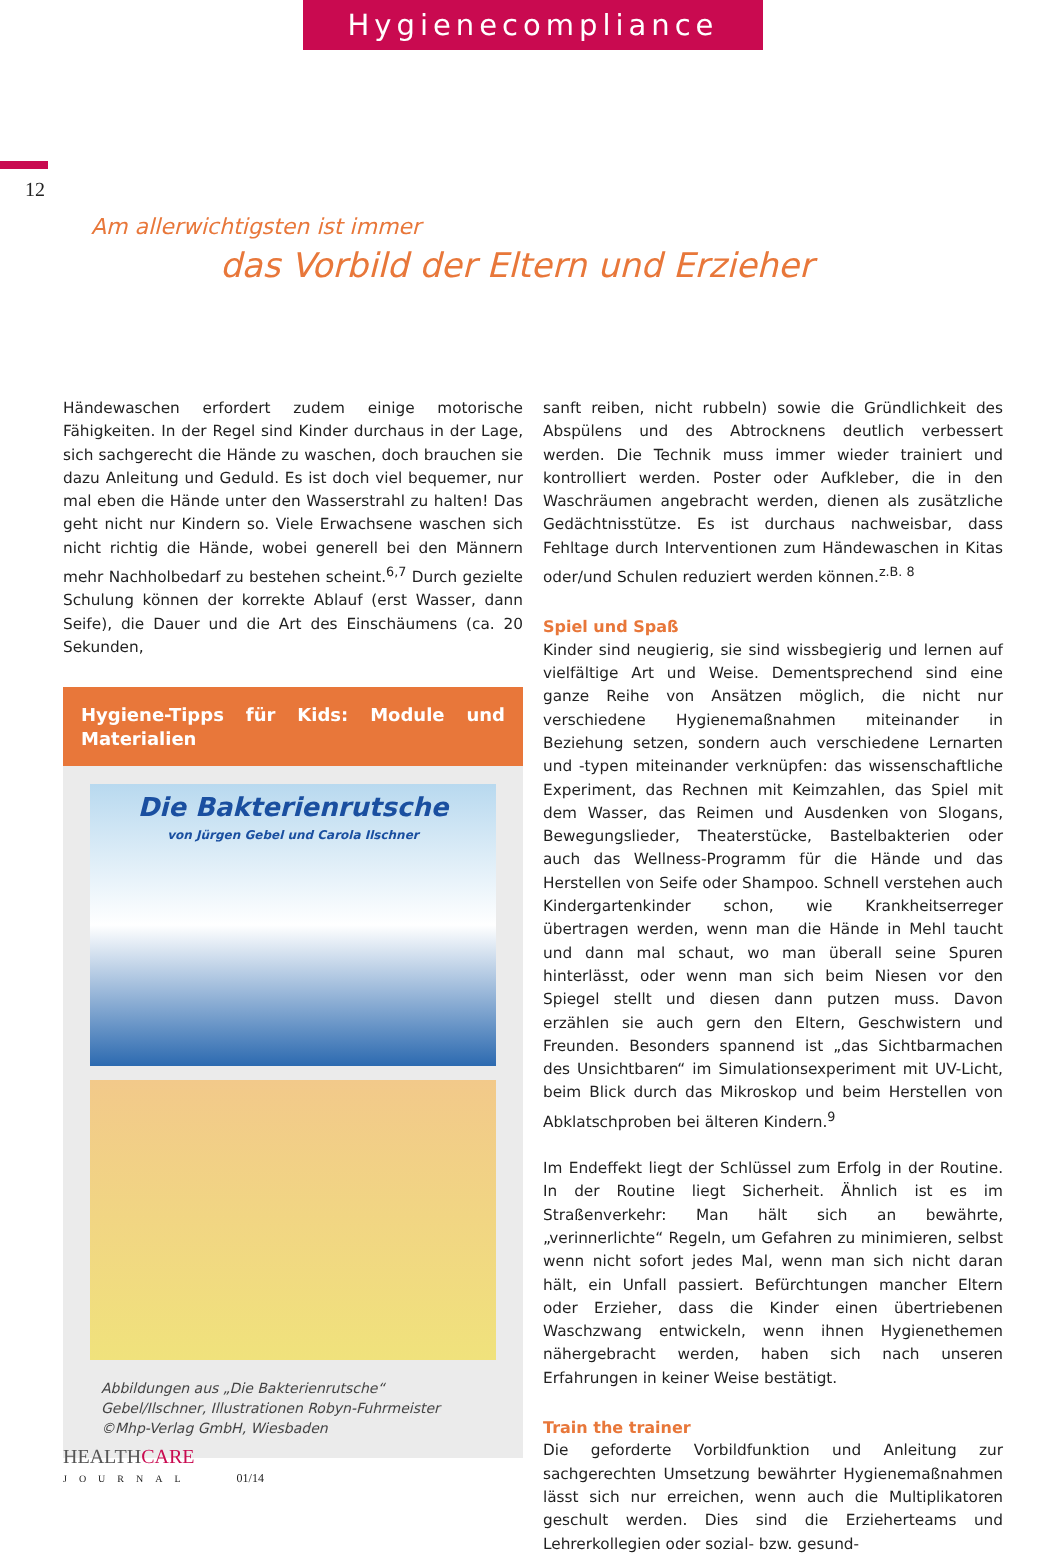Hygienecompliance
12
Am allerwichtigsten ist immer
das Vorbild der Eltern und Erzieher
Händewaschen erfordert zudem einige motorische Fähigkeiten. In der Regel sind Kinder durchaus in der Lage, sich sachgerecht die Hände zu waschen, doch brauchen sie dazu Anleitung und Geduld. Es ist doch viel bequemer, nur mal eben die Hände unter den Wasserstrahl zu halten! Das geht nicht nur Kindern so. Viele Erwachsene waschen sich nicht richtig die Hände, wobei generell bei den Männern mehr Nachholbedarf zu bestehen scheint.<sup>6,7</sup> Durch gezielte Schulung können der korrekte Ablauf (erst Wasser, dann Seife), die Dauer und die Art des Einschäumens (ca. 20 Sekunden,
Hygiene-Tipps für Kids: Module und Materialien
Die Bakterienrutsche
von Jürgen Gebel und Carola Ilschner
Abbildungen aus „Die Bakterienrutsche“
Gebel/Ilschner, Illustrationen Robyn-Fuhrmeister
©Mhp-Verlag GmbH, Wiesbaden
sanft reiben, nicht rubbeln) sowie die Gründlichkeit des Abspülens und des Abtrocknens deutlich verbessert werden. Die Technik muss immer wieder trainiert und kontrolliert werden. Poster oder Aufkleber, die in den Waschräumen angebracht werden, dienen als zusätzliche Gedächtnisstütze. Es ist durchaus nachweisbar, dass Fehltage durch Interventionen zum Händewaschen in Kitas oder/und Schulen reduziert werden können.<sup>z.B. 8</sup>
Spiel und Spaß
Kinder sind neugierig, sie sind wissbegierig und lernen auf vielfältige Art und Weise. Dementsprechend sind eine ganze Reihe von Ansätzen möglich, die nicht nur verschiedene Hygienemaßnahmen miteinander in Beziehung setzen, sondern auch verschiedene Lernarten und -typen miteinander verknüpfen: das wissenschaftliche Experiment, das Rechnen mit Keimzahlen, das Spiel mit dem Wasser, das Reimen und Ausdenken von Slogans, Bewegungslieder, Theaterstücke, Bastelbakterien oder auch das Wellness-Programm für die Hände und das Herstellen von Seife oder Shampoo. Schnell verstehen auch Kindergartenkinder schon, wie Krankheitserreger übertragen werden, wenn man die Hände in Mehl taucht und dann mal schaut, wo man überall seine Spuren hinterlässt, oder wenn man sich beim Niesen vor den Spiegel stellt und diesen dann putzen muss. Davon erzählen sie auch gern den Eltern, Geschwistern und Freunden. Besonders spannend ist „das Sichtbarmachen des Unsichtbaren“ im Simulationsexperiment mit UV-Licht, beim Blick durch das Mikroskop und beim Herstellen von Abklatschproben bei älteren Kindern.<sup>9</sup>
Im Endeffekt liegt der Schlüssel zum Erfolg in der Routine. In der Routine liegt Sicherheit. Ähnlich ist es im Straßenverkehr: Man hält sich an bewährte, „verinnerlichte“ Regeln, um Gefahren zu minimieren, selbst wenn nicht sofort jedes Mal, wenn man sich nicht daran hält, ein Unfall passiert. Befürchtungen mancher Eltern oder Erzieher, dass die Kinder einen übertriebenen Waschzwang entwickeln, wenn ihnen Hygienethemen nähergebracht werden, haben sich nach unseren Erfahrungen in keiner Weise bestätigt.
Train the trainer
Die geforderte Vorbildfunktion und Anleitung zur sachgerechten Umsetzung bewährter Hygienemaßnahmen lässt sich nur erreichen, wenn auch die Multiplikatoren geschult werden. Dies sind die Erzieherteams und Lehrerkollegien oder sozial- bzw. gesund-
HEALTH CARE
JOURNAL 01/14